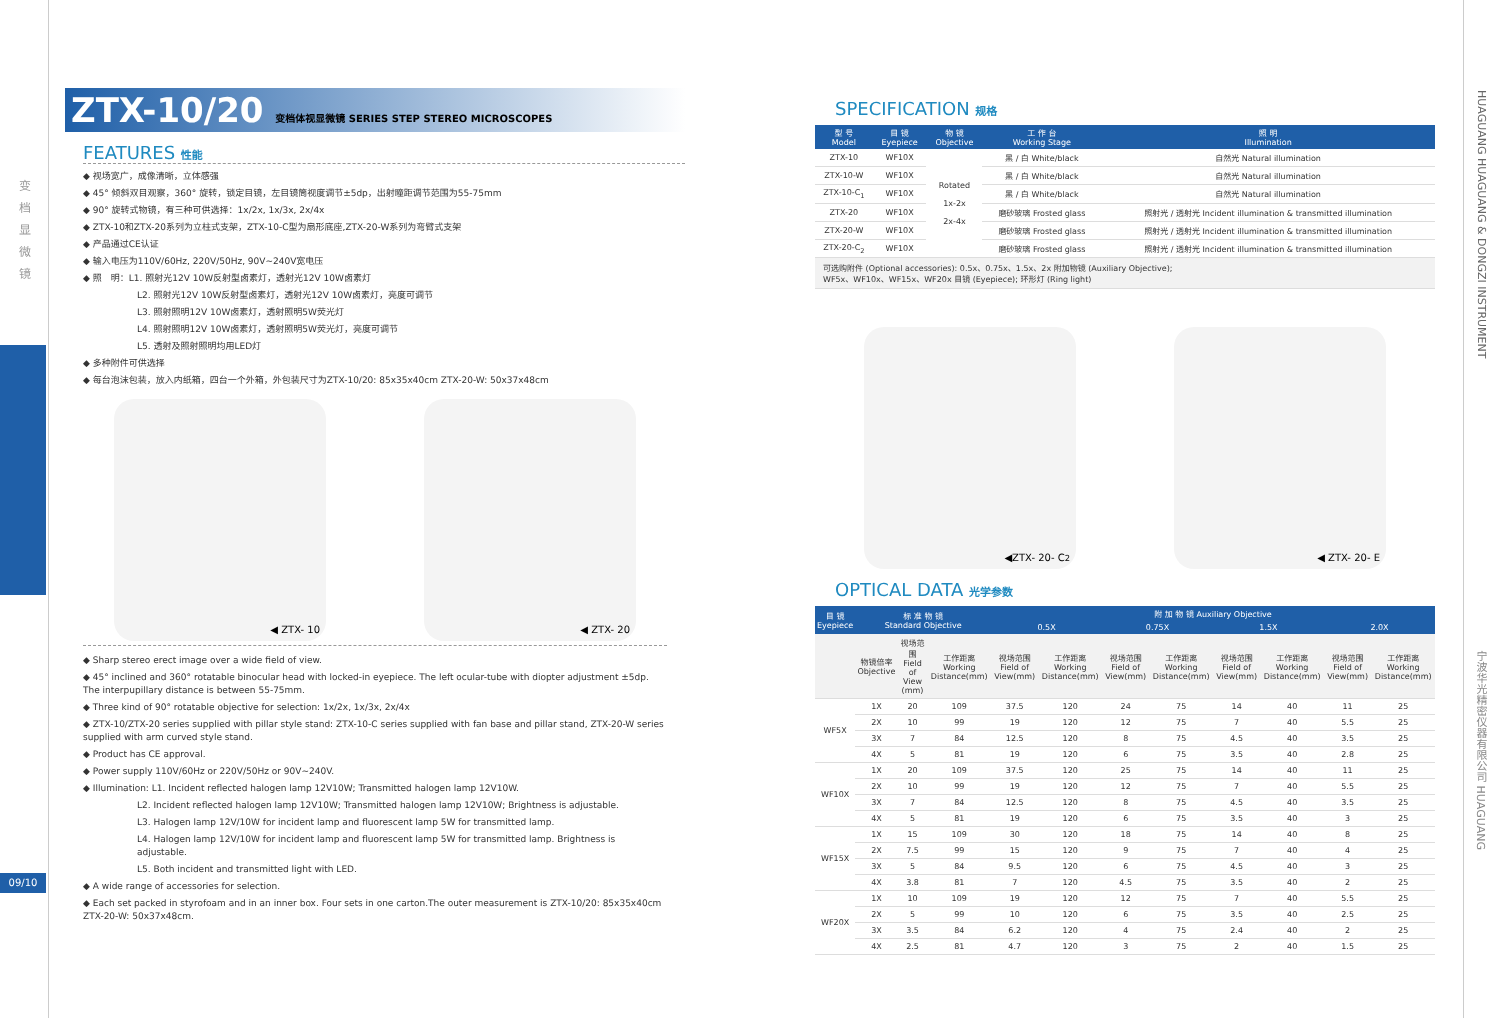变
档
显
微
镜
09/10
HUAGUANG HUAGUANG & DONGZI INSTRUMENT
宁波华光精密仪器有限公司 HUAGUANG
ZTX-10/20 变档体视显微镜 SERIES STEP STEREO MICROSCOPES
FEATURES 性能
◆ 视场宽广，成像清晰，立体感强
◆ 45° 倾斜双目观察，360° 旋转，锁定目镜，左目镜筒视度调节±5dp，出射瞳距调节范围为55-75mm
◆ 90° 旋转式物镜，有三种可供选择：1x/2x, 1x/3x, 2x/4x
◆ ZTX-10和ZTX-20系列为立柱式支架，ZTX-10-C型为扇形底座,ZTX-20-W系列为弯臂式支架
◆ 产品通过CE认证
◆ 输入电压为110V/60Hz, 220V/50Hz, 90V~240V宽电压
◆ 照　明：L1. 照射光12V 10W反射型卤素灯，透射光12V 10W卤素灯
L2. 照射光12V 10W反射型卤素灯，透射光12V 10W卤素灯，亮度可调节
L3. 照射照明12V 10W卤素灯，透射照明5W荧光灯
L4. 照射照明12V 10W卤素灯，透射照明5W荧光灯，亮度可调节
L5. 透射及照射照明均用LED灯
◆ 多种附件可供选择
◆ 每台泡沫包装，放入内纸箱，四台一个外箱，外包装尺寸为ZTX-10/20: 85x35x40cm ZTX-20-W: 50x37x48cm
◀ ZTX- 10
◀ ZTX- 20
◆ Sharp stereo erect image over a wide field of view.
◆ 45° inclined and 360° rotatable binocular head with locked-in eyepiece. The left ocular-tube with diopter adjustment ±5dp. The interpupillary distance is between 55-75mm.
◆ Three kind of 90° rotatable objective for selection: 1x/2x, 1x/3x, 2x/4x
◆ ZTX-10/ZTX-20 series supplied with pillar style stand: ZTX-10-C series supplied with fan base and pillar stand, ZTX-20-W series supplied with arm curved style stand.
◆ Product has CE approval.
◆ Power supply 110V/60Hz or 220V/50Hz or 90V~240V.
◆ Illumination: L1. Incident reflected halogen lamp 12V10W; Transmitted halogen lamp 12V10W.
L2. Incident reflected halogen lamp 12V10W; Transmitted halogen lamp 12V10W; Brightness is adjustable.
L3. Halogen lamp 12V/10W for incident lamp and fluorescent lamp 5W for transmitted lamp.
L4. Halogen lamp 12V/10W for incident lamp and fluorescent lamp 5W for transmitted lamp. Brightness is adjustable.
L5. Both incident and transmitted light with LED.
◆ A wide range of accessories for selection.
◆ Each set packed in styrofoam and in an inner box. Four sets in one carton.The outer measurement is ZTX-10/20: 85x35x40cm ZTX-20-W: 50x37x48cm.
SPECIFICATION 规格
| 型 号 Model | 目 镜 Eyepiece | 物 镜 Objective | 工 作 台 Working Stage | 照 明 Illumination |
| --- | --- | --- | --- | --- |
| ZTX-10 | WF10X | Rotated 1x-2x 2x-4x | 黑 / 白 White/black | 自然光 Natural illumination |
| ZTX-10-W | WF10X | | 黑 / 白 White/black | 自然光 Natural illumination |
| ZTX-10-C<sub>1</sub> | WF10X | | 黑 / 白 White/black | 自然光 Natural illumination |
| ZTX-20 | WF10X | | 磨砂玻璃 Frosted glass | 照射光 / 透射光 Incident illumination & transmitted illumination |
| ZTX-20-W | WF10X | | 磨砂玻璃 Frosted glass | 照射光 / 透射光 Incident illumination & transmitted illumination |
| ZTX-20-C<sub>2</sub> | WF10X | | 磨砂玻璃 Frosted glass | 照射光 / 透射光 Incident illumination & transmitted illumination |
| 可选购附件 (Optional accessories): 0.5x、0.75x、1.5x、2x 附加物镜 (Auxiliary Objective); WF5x、WF10x、WF15x、WF20x 目镜 (Eyepiece); 环形灯 (Ring light) | | | | |
◀ZTX- 20- C<sub>2</sub>
◀ ZTX- 20- E
OPTICAL DATA 光学参数
| 目 镜 Eyepiece | 标 准 物 镜 Standard Objective | | | 附 加 物 镜 Auxiliary Objective | | | | | | | |
| --- | --- | --- | --- | --- | --- | --- | --- | --- | --- | --- | --- |
| | | | | 0.5X | | 0.75X | | 1.5X | | 2.0X | |
| | 物镜倍率 Objective | 视场范围 Field of View (mm) | 工作距离 Working Distance(mm) | 视场范围 Field of View(mm) | 工作距离 Working Distance(mm) | 视场范围 Field of View(mm) | 工作距离 Working Distance(mm) | 视场范围 Field of View(mm) | 工作距离 Working Distance(mm) | 视场范围 Field of View(mm) | 工作距离 Working Distance(mm) |
| WF5X | 1X | 20 | 109 | 37.5 | 120 | 24 | 75 | 14 | 40 | 11 | 25 |
| | 2X | 10 | 99 | 19 | 120 | 12 | 75 | 7 | 40 | 5.5 | 25 |
| | 3X | 7 | 84 | 12.5 | 120 | 8 | 75 | 4.5 | 40 | 3.5 | 25 |
| | 4X | 5 | 81 | 19 | 120 | 6 | 75 | 3.5 | 40 | 2.8 | 25 |
| WF10X | 1X | 20 | 109 | 37.5 | 120 | 25 | 75 | 14 | 40 | 11 | 25 |
| | 2X | 10 | 99 | 19 | 120 | 12 | 75 | 7 | 40 | 5.5 | 25 |
| | 3X | 7 | 84 | 12.5 | 120 | 8 | 75 | 4.5 | 40 | 3.5 | 25 |
| | 4X | 5 | 81 | 19 | 120 | 6 | 75 | 3.5 | 40 | 3 | 25 |
| WF15X | 1X | 15 | 109 | 30 | 120 | 18 | 75 | 14 | 40 | 8 | 25 |
| | 2X | 7.5 | 99 | 15 | 120 | 9 | 75 | 7 | 40 | 4 | 25 |
| | 3X | 5 | 84 | 9.5 | 120 | 6 | 75 | 4.5 | 40 | 3 | 25 |
| | 4X | 3.8 | 81 | 7 | 120 | 4.5 | 75 | 3.5 | 40 | 2 | 25 |
| WF20X | 1X | 10 | 109 | 19 | 120 | 12 | 75 | 7 | 40 | 5.5 | 25 |
| | 2X | 5 | 99 | 10 | 120 | 6 | 75 | 3.5 | 40 | 2.5 | 25 |
| | 3X | 3.5 | 84 | 6.2 | 120 | 4 | 75 | 2.4 | 40 | 2 | 25 |
| | 4X | 2.5 | 81 | 4.7 | 120 | 3 | 75 | 2 | 40 | 1.5 | 25 |